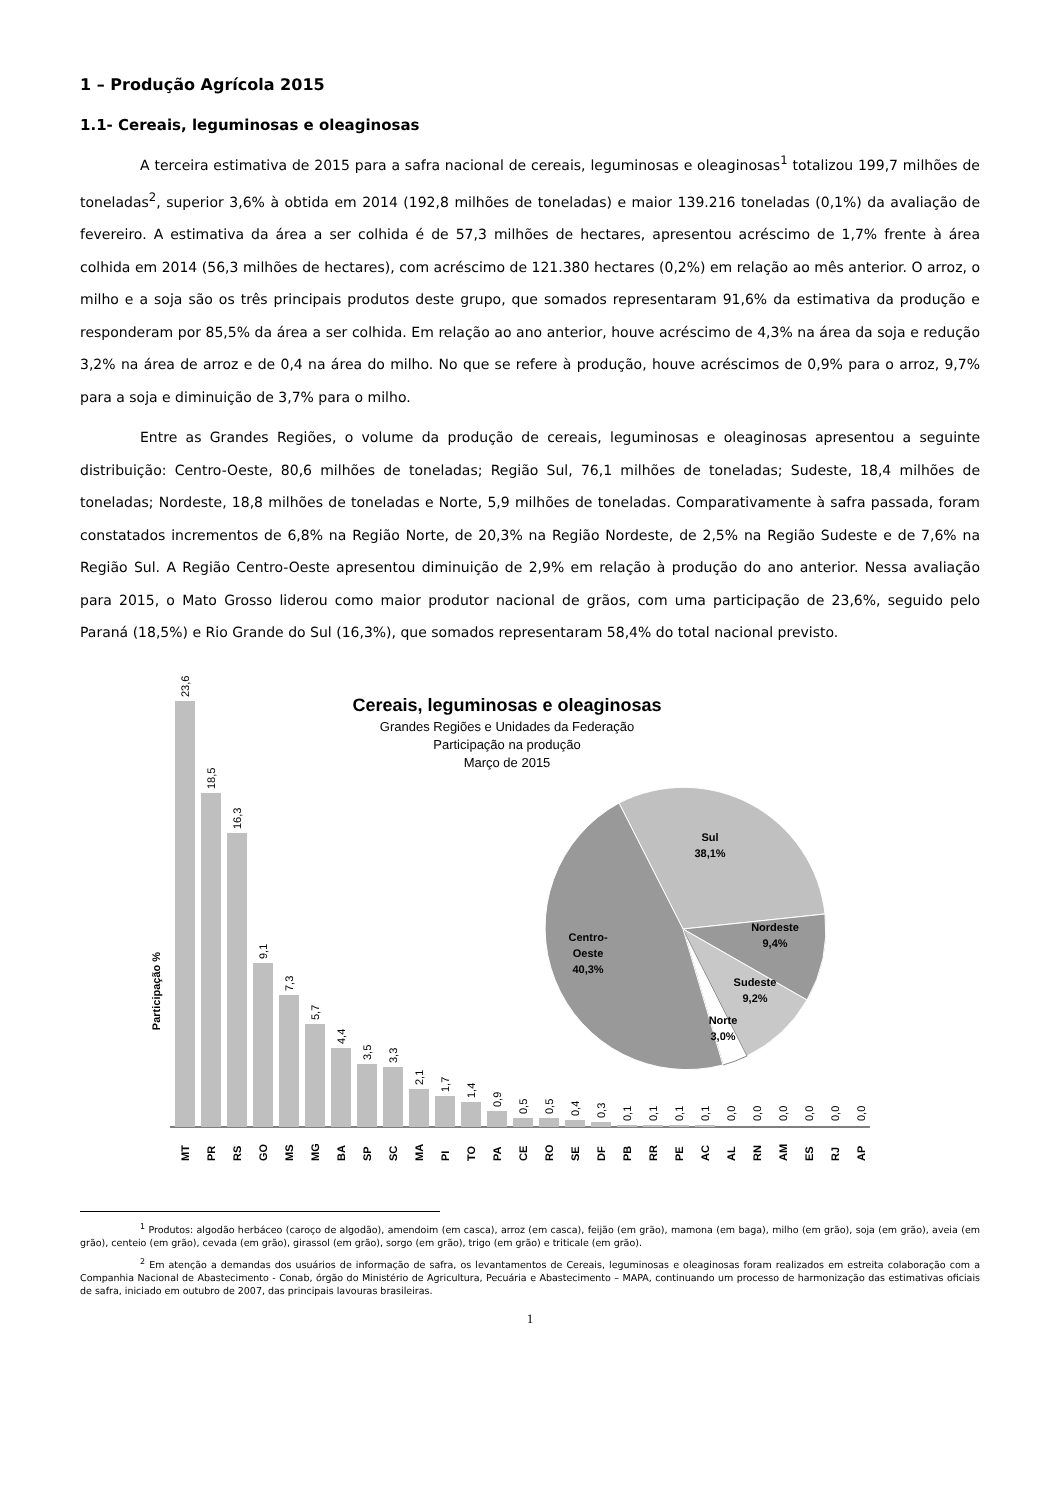1 – Produção Agrícola 2015
1.1- Cereais, leguminosas e oleaginosas
A terceira estimativa de 2015 para a safra nacional de cereais, leguminosas e oleaginosas<sup>1</sup> totalizou 199,7 milhões de toneladas<sup>2</sup>, superior 3,6% à obtida em 2014 (192,8 milhões de toneladas) e maior 139.216 toneladas (0,1%) da avaliação de fevereiro. A estimativa da área a ser colhida é de 57,3 milhões de hectares, apresentou acréscimo de 1,7% frente à área colhida em 2014 (56,3 milhões de hectares), com acréscimo de 121.380 hectares (0,2%) em relação ao mês anterior. O arroz, o milho e a soja são os três principais produtos deste grupo, que somados representaram 91,6% da estimativa da produção e responderam por 85,5% da área a ser colhida. Em relação ao ano anterior, houve acréscimo de 4,3% na área da soja e redução 3,2% na área de arroz e de 0,4 na área do milho. No que se refere à produção, houve acréscimos de 0,9% para o arroz, 9,7% para a soja e diminuição de 3,7% para o milho.
Entre as Grandes Regiões, o volume da produção de cereais, leguminosas e oleaginosas apresentou a seguinte distribuição: Centro-Oeste, 80,6 milhões de toneladas; Região Sul, 76,1 milhões de toneladas; Sudeste, 18,4 milhões de toneladas; Nordeste, 18,8 milhões de toneladas e Norte, 5,9 milhões de toneladas. Comparativamente à safra passada, foram constatados incrementos de 6,8% na Região Norte, de 20,3% na Região Nordeste, de 2,5% na Região Sudeste e de 7,6% na Região Sul. A Região Centro-Oeste apresentou diminuição de 2,9% em relação à produção do ano anterior. Nessa avaliação para 2015, o Mato Grosso liderou como maior produtor nacional de grãos, com uma participação de 23,6%, seguido pelo Paraná (18,5%) e Rio Grande do Sul (16,3%), que somados representaram 58,4% do total nacional previsto.
Cereais, leguminosas e oleaginosas
Grandes Regiões e Unidades da Federação
Participação na produção
Março de 2015
Participação %
23,6
18,5
16,3
9,1
7,3
5,7
4,4
3,5
3,3
2,1
1,7
1,4
0,9
0,5
0,5
0,4
0,3
0,1
0,1
0,1
0,1
0,0
0,0
0,0
0,0
0,0
0,0
MT
PR
RS
GO
MS
MG
BA
SP
SC
MA
PI
TO
PA
CE
RO
SE
DF
PB
RR
PE
AC
AL
RN
AM
ES
RJ
AP
Sul
38,1%
Nordeste
9,4%
Sudeste
9,2%
Norte
3,0%
Centro-
Oeste
40,3%
<sup>1</sup> Produtos: algodão herbáceo (caroço de algodão), amendoim (em casca), arroz (em casca), feijão (em grão), mamona (em baga), milho (em grão), soja (em grão), aveia (em grão), centeio (em grão), cevada (em grão), girassol (em grão), sorgo (em grão), trigo (em grão) e triticale (em grão).
<sup>2</sup> Em atenção a demandas dos usuários de informação de safra, os levantamentos de Cereais, leguminosas e oleaginosas foram realizados em estreita colaboração com a Companhia Nacional de Abastecimento - Conab, órgão do Ministério de Agricultura, Pecuária e Abastecimento – MAPA, continuando um processo de harmonização das estimativas oficiais de safra, iniciado em outubro de 2007, das principais lavouras brasileiras.
1